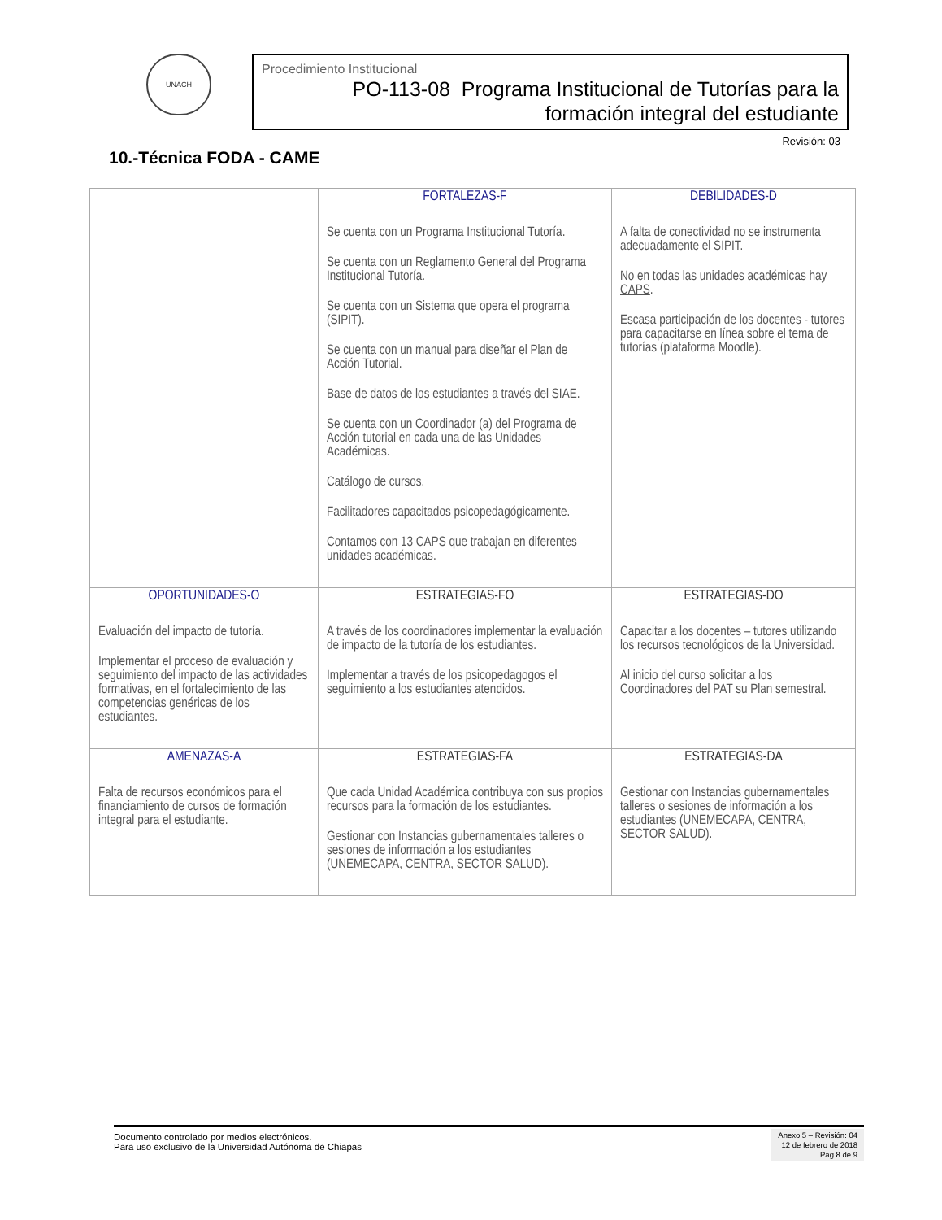UNACH
Procedimiento Institucional
PO-113-08 Programa Institucional de Tutorías para la formación integral del estudiante
Revisión: 03
10.-Técnica FODA - CAME
| | FORTALEZAS-F Se cuenta con un Programa Institucional Tutoría. Se cuenta con un Reglamento General del Programa Institucional Tutoría. Se cuenta con un Sistema que opera el programa (SIPIT). Se cuenta con un manual para diseñar el Plan de Acción Tutorial. Base de datos de los estudiantes a través del SIAE. Se cuenta con un Coordinador (a) del Programa de Acción tutorial en cada una de las Unidades Académicas. Catálogo de cursos. Facilitadores capacitados psicopedagógicamente. Contamos con 13 CAPS que trabajan en diferentes unidades académicas. | DEBILIDADES-D A falta de conectividad no se instrumenta adecuadamente el SIPIT. No en todas las unidades académicas hay CAPS . Escasa participación de los docentes - tutores para capacitarse en línea sobre el tema de tutorías (plataforma Moodle). |
| OPORTUNIDADES-O Evaluación del impacto de tutoría. Implementar el proceso de evaluación y seguimiento del impacto de las actividades formativas, en el fortalecimiento de las competencias genéricas de los estudiantes. | ESTRATEGIAS-FO A través de los coordinadores implementar la evaluación de impacto de la tutoría de los estudiantes. Implementar a través de los psicopedagogos el seguimiento a los estudiantes atendidos. | ESTRATEGIAS-DO Capacitar a los docentes – tutores utilizando los recursos tecnológicos de la Universidad. Al inicio del curso solicitar a los Coordinadores del PAT su Plan semestral. |
| AMENAZAS-A Falta de recursos económicos para el financiamiento de cursos de formación integral para el estudiante. | ESTRATEGIAS-FA Que cada Unidad Académica contribuya con sus propios recursos para la formación de los estudiantes. Gestionar con Instancias gubernamentales talleres o sesiones de información a los estudiantes (UNEMECAPA, CENTRA, SECTOR SALUD). | ESTRATEGIAS-DA Gestionar con Instancias gubernamentales talleres o sesiones de información a los estudiantes (UNEMECAPA, CENTRA, SECTOR SALUD). |
Documento controlado por medios electrónicos.
Para uso exclusivo de la Universidad Autónoma de Chiapas
Anexo 5 – Revisión: 04
12 de febrero de 2018
Pág.8 de 9